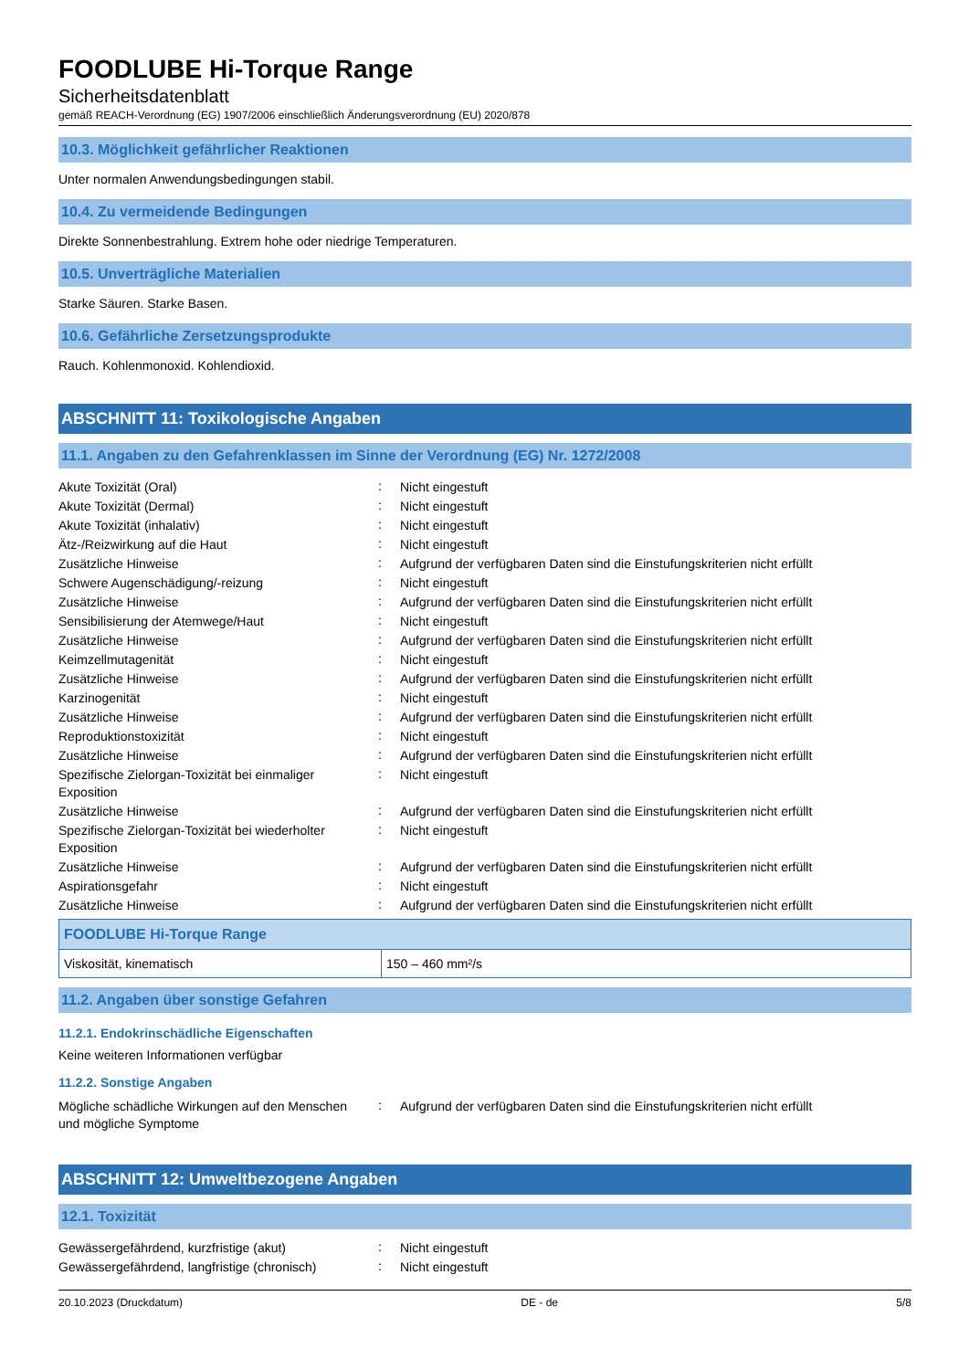FOODLUBE Hi-Torque Range
Sicherheitsdatenblatt
gemäß REACH-Verordnung (EG) 1907/2006 einschließlich Änderungsverordnung (EU) 2020/878
10.3. Möglichkeit gefährlicher Reaktionen
Unter normalen Anwendungsbedingungen stabil.
10.4. Zu vermeidende Bedingungen
Direkte Sonnenbestrahlung. Extrem hohe oder niedrige Temperaturen.
10.5. Unverträgliche Materialien
Starke Säuren. Starke Basen.
10.6. Gefährliche Zersetzungsprodukte
Rauch. Kohlenmonoxid. Kohlendioxid.
ABSCHNITT 11: Toxikologische Angaben
11.1. Angaben zu den Gefahrenklassen im Sinne der Verordnung (EG) Nr. 1272/2008
| Akute Toxizität (Oral) | : | Nicht eingestuft |
| Akute Toxizität (Dermal) | : | Nicht eingestuft |
| Akute Toxizität (inhalativ) | : | Nicht eingestuft |
| Ätz-/Reizwirkung auf die Haut | : | Nicht eingestuft |
| Zusätzliche Hinweise | : | Aufgrund der verfügbaren Daten sind die Einstufungskriterien nicht erfüllt |
| Schwere Augenschädigung/-reizung | : | Nicht eingestuft |
| Zusätzliche Hinweise | : | Aufgrund der verfügbaren Daten sind die Einstufungskriterien nicht erfüllt |
| Sensibilisierung der Atemwege/Haut | : | Nicht eingestuft |
| Zusätzliche Hinweise | : | Aufgrund der verfügbaren Daten sind die Einstufungskriterien nicht erfüllt |
| Keimzellmutagenität | : | Nicht eingestuft |
| Zusätzliche Hinweise | : | Aufgrund der verfügbaren Daten sind die Einstufungskriterien nicht erfüllt |
| Karzinogenität | : | Nicht eingestuft |
| Zusätzliche Hinweise | : | Aufgrund der verfügbaren Daten sind die Einstufungskriterien nicht erfüllt |
| Reproduktionstoxizität | : | Nicht eingestuft |
| Zusätzliche Hinweise | : | Aufgrund der verfügbaren Daten sind die Einstufungskriterien nicht erfüllt |
| Spezifische Zielorgan-Toxizität bei einmaliger Exposition | : | Nicht eingestuft |
| Zusätzliche Hinweise | : | Aufgrund der verfügbaren Daten sind die Einstufungskriterien nicht erfüllt |
| Spezifische Zielorgan-Toxizität bei wiederholter Exposition | : | Nicht eingestuft |
| Zusätzliche Hinweise | : | Aufgrund der verfügbaren Daten sind die Einstufungskriterien nicht erfüllt |
| Aspirationsgefahr | : | Nicht eingestuft |
| Zusätzliche Hinweise | : | Aufgrund der verfügbaren Daten sind die Einstufungskriterien nicht erfüllt |
| FOODLUBE Hi-Torque Range | |
| --- | --- |
| Viskosität, kinematisch | 150 – 460 mm²/s |
11.2. Angaben über sonstige Gefahren
11.2.1. Endokrinschädliche Eigenschaften
Keine weiteren Informationen verfügbar
11.2.2. Sonstige Angaben
| Mögliche schädliche Wirkungen auf den Menschen und mögliche Symptome | : | Aufgrund der verfügbaren Daten sind die Einstufungskriterien nicht erfüllt |
ABSCHNITT 12: Umweltbezogene Angaben
12.1. Toxizität
| Gewässergefährdend, kurzfristige (akut) | : | Nicht eingestuft |
| Gewässergefährdend, langfristige (chronisch) | : | Nicht eingestuft |
20.10.2023 (Druckdatum) DE - de 5/8